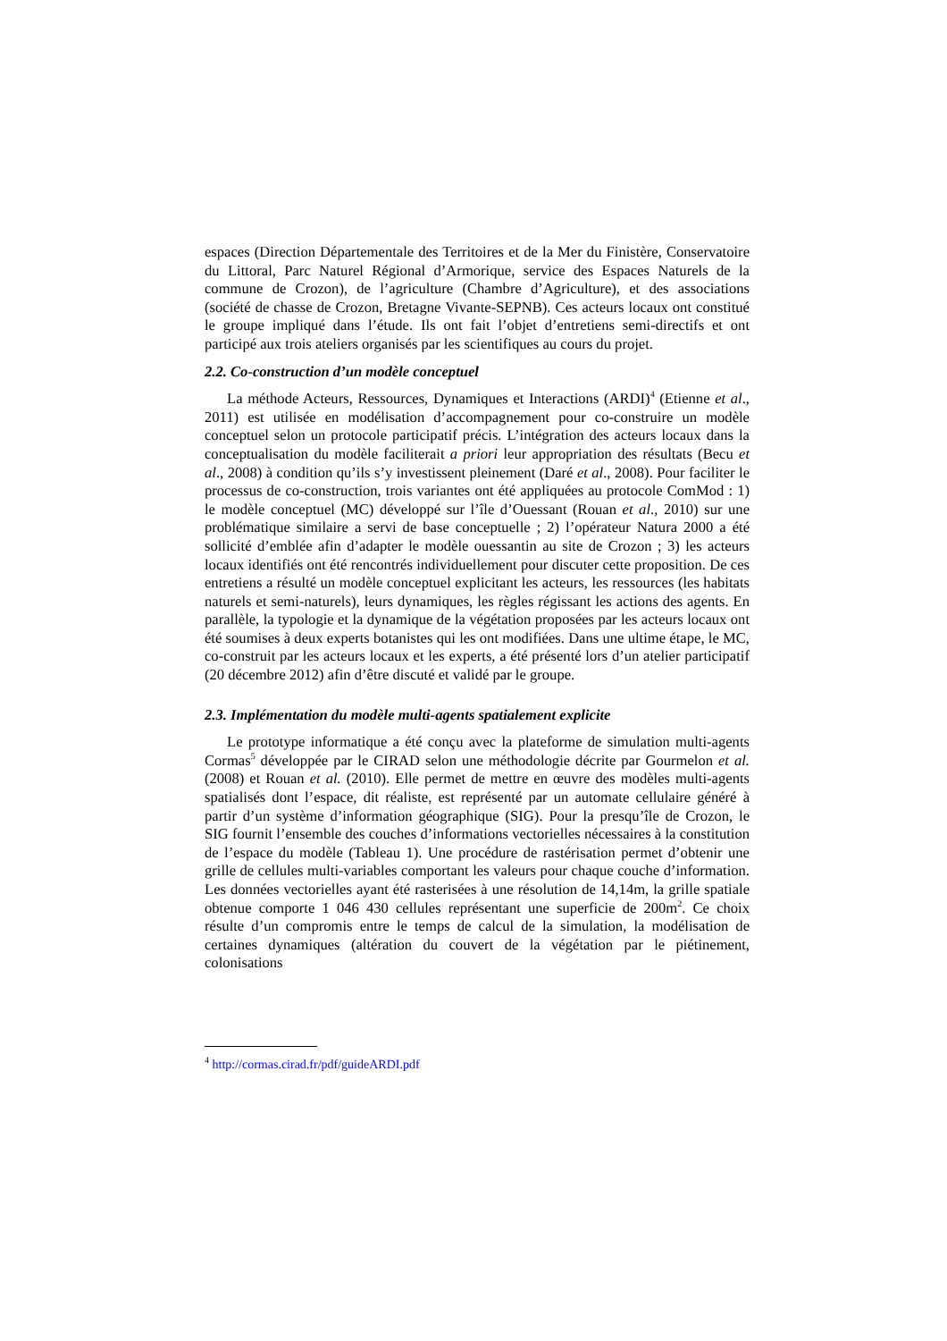espaces (Direction Départementale des Territoires et de la Mer du Finistère, Conservatoire du Littoral, Parc Naturel Régional d’Armorique, service des Espaces Naturels de la commune de Crozon), de l’agriculture (Chambre d’Agriculture), et des associations (société de chasse de Crozon, Bretagne Vivante-SEPNB). Ces acteurs locaux ont constitué le groupe impliqué dans l’étude. Ils ont fait l’objet d’entretiens semi-directifs et ont participé aux trois ateliers organisés par les scientifiques au cours du projet.
2.2. Co-construction d’un modèle conceptuel
La méthode Acteurs, Ressources, Dynamiques et Interactions (ARDI)<sup>4</sup> (Etienne et al., 2011) est utilisée en modélisation d’accompagnement pour co-construire un modèle conceptuel selon un protocole participatif précis. L’intégration des acteurs locaux dans la conceptualisation du modèle faciliterait a priori leur appropriation des résultats (Becu et al., 2008) à condition qu’ils s’y investissent pleinement (Daré et al., 2008). Pour faciliter le processus de co-construction, trois variantes ont été appliquées au protocole ComMod : 1) le modèle conceptuel (MC) développé sur l’île d’Ouessant (Rouan et al., 2010) sur une problématique similaire a servi de base conceptuelle ; 2) l’opérateur Natura 2000 a été sollicité d’emblée afin d’adapter le modèle ouessantin au site de Crozon ; 3) les acteurs locaux identifiés ont été rencontrés individuellement pour discuter cette proposition. De ces entretiens a résulté un modèle conceptuel explicitant les acteurs, les ressources (les habitats naturels et semi-naturels), leurs dynamiques, les règles régissant les actions des agents. En parallèle, la typologie et la dynamique de la végétation proposées par les acteurs locaux ont été soumises à deux experts botanistes qui les ont modifiées. Dans une ultime étape, le MC, co-construit par les acteurs locaux et les experts, a été présenté lors d’un atelier participatif (20 décembre 2012) afin d’être discuté et validé par le groupe.
2.3. Implémentation du modèle multi-agents spatialement explicite
Le prototype informatique a été conçu avec la plateforme de simulation multi-agents Cormas<sup>5</sup> développée par le CIRAD selon une méthodologie décrite par Gourmelon et al. (2008) et Rouan et al. (2010). Elle permet de mettre en œuvre des modèles multi-agents spatialisés dont l’espace, dit réaliste, est représenté par un automate cellulaire généré à partir d’un système d’information géographique (SIG). Pour la presqu’île de Crozon, le SIG fournit l’ensemble des couches d’informations vectorielles nécessaires à la constitution de l’espace du modèle (Tableau 1). Une procédure de rastérisation permet d’obtenir une grille de cellules multi-variables comportant les valeurs pour chaque couche d’information. Les données vectorielles ayant été rasterisées à une résolution de 14,14m, la grille spatiale obtenue comporte 1 046 430 cellules représentant une superficie de 200m<sup>2</sup>. Ce choix résulte d’un compromis entre le temps de calcul de la simulation, la modélisation de certaines dynamiques (altération du couvert de la végétation par le piétinement, colonisations
<sup>4</sup> http://cormas.cirad.fr/pdf/guideARDI.pdf